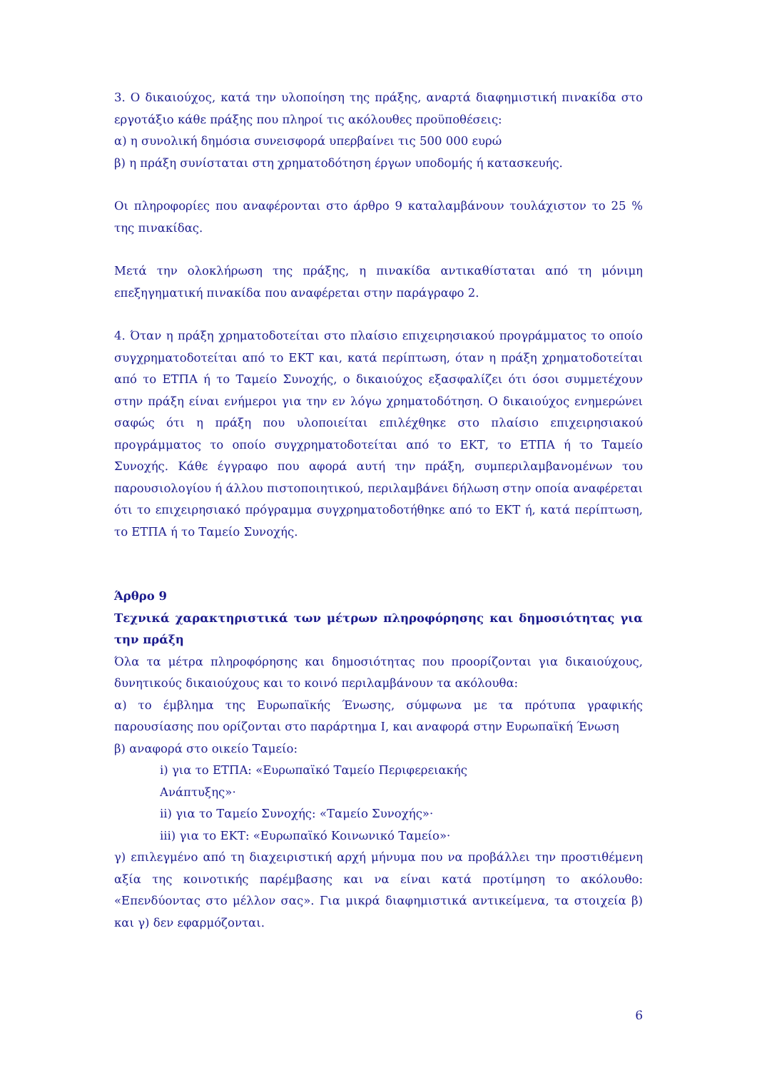3. Ο δικαιούχος, κατά την υλοποίηση της πράξης, αναρτά διαφημιστική πινακίδα στο εργοτάξιο κάθε πράξης που πληροί τις ακόλουθες προϋποθέσεις:
α) η συνολική δημόσια συνεισφορά υπερβαίνει τις 500 000 ευρώ
β) η πράξη συνίσταται στη χρηματοδότηση έργων υποδομής ή κατασκευής.
Οι πληροφορίες που αναφέρονται στο άρθρο 9 καταλαμβάνουν τουλάχιστον το 25 % της πινακίδας.
Μετά την ολοκλήρωση της πράξης, η πινακίδα αντικαθίσταται από τη μόνιμη επεξηγηματική πινακίδα που αναφέρεται στην παράγραφο 2.
4. Όταν η πράξη χρηματοδοτείται στο πλαίσιο επιχειρησιακού προγράμματος το οποίο συγχρηματοδοτείται από το ΕΚΤ και, κατά περίπτωση, όταν η πράξη χρηματοδοτείται από το ΕΤΠΑ ή το Ταμείο Συνοχής, ο δικαιούχος εξασφαλίζει ότι όσοι συμμετέχουν στην πράξη είναι ενήμεροι για την εν λόγω χρηματοδότηση. Ο δικαιούχος ενημερώνει σαφώς ότι η πράξη που υλοποιείται επιλέχθηκε στο πλαίσιο επιχειρησιακού προγράμματος το οποίο συγχρηματοδοτείται από το ΕΚΤ, το ΕΤΠΑ ή το Ταμείο Συνοχής. Κάθε έγγραφο που αφορά αυτή την πράξη, συμπεριλαμβανομένων του παρουσιολογίου ή άλλου πιστοποιητικού, περιλαμβάνει δήλωση στην οποία αναφέρεται ότι το επιχειρησιακό πρόγραμμα συγχρηματοδοτήθηκε από το ΕΚΤ ή, κατά περίπτωση, το ΕΤΠΑ ή το Ταμείο Συνοχής.
Άρθρο 9
Τεχνικά χαρακτηριστικά των μέτρων πληροφόρησης και δημοσιότητας για την πράξη
Όλα τα μέτρα πληροφόρησης και δημοσιότητας που προορίζονται για δικαιούχους, δυνητικούς δικαιούχους και το κοινό περιλαμβάνουν τα ακόλουθα:
α) το έμβλημα της Ευρωπαϊκής Ένωσης, σύμφωνα με τα πρότυπα γραφικής παρουσίασης που ορίζονται στο παράρτημα Ι, και αναφορά στην Ευρωπαϊκή Ένωση
β) αναφορά στο οικείο Ταμείο:
i) για το ΕΤΠΑ: «Ευρωπαϊκό Ταμείο Περιφερειακής
Ανάπτυξης»·
ii) για το Ταμείο Συνοχής: «Ταμείο Συνοχής»·
iii) για το ΕΚΤ: «Ευρωπαϊκό Κοινωνικό Ταμείο»·
γ) επιλεγμένο από τη διαχειριστική αρχή μήνυμα που να προβάλλει την προστιθέμενη αξία της κοινοτικής παρέμβασης και να είναι κατά προτίμηση το ακόλουθο: «Επενδύοντας στο μέλλον σας». Για μικρά διαφημιστικά αντικείμενα, τα στοιχεία β) και γ) δεν εφαρμόζονται.
6